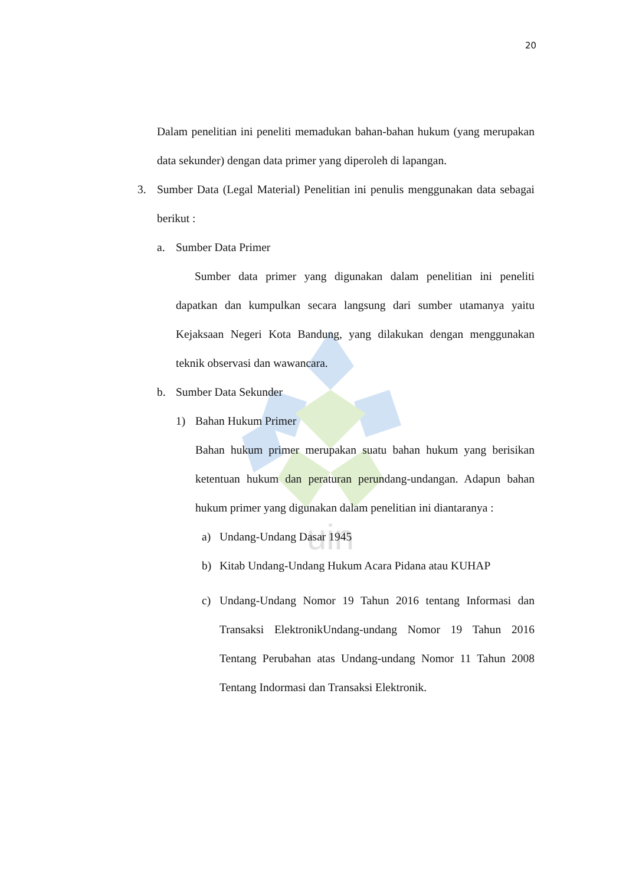uin
20
Dalam penelitian ini peneliti memadukan bahan-bahan hukum (yang merupakan data sekunder) dengan data primer yang diperoleh di lapangan.
3. Sumber Data (Legal Material) Penelitian ini penulis menggunakan data sebagai berikut :
a. Sumber Data Primer
Sumber data primer yang digunakan dalam penelitian ini peneliti dapatkan dan kumpulkan secara langsung dari sumber utamanya yaitu Kejaksaan Negeri Kota Bandung, yang dilakukan dengan menggunakan teknik observasi dan wawancara.
b. Sumber Data Sekunder
1) Bahan Hukum Primer
Bahan hukum primer merupakan suatu bahan hukum yang berisikan ketentuan hukum dan peraturan perundang-undangan. Adapun bahan hukum primer yang digunakan dalam penelitian ini diantaranya :
a) Undang-Undang Dasar 1945
b) Kitab Undang-Undang Hukum Acara Pidana atau KUHAP
c) Undang-Undang Nomor 19 Tahun 2016 tentang Informasi dan Transaksi ElektronikUndang-undang Nomor 19 Tahun 2016 Tentang Perubahan atas Undang-undang Nomor 11 Tahun 2008 Tentang Indormasi dan Transaksi Elektronik.